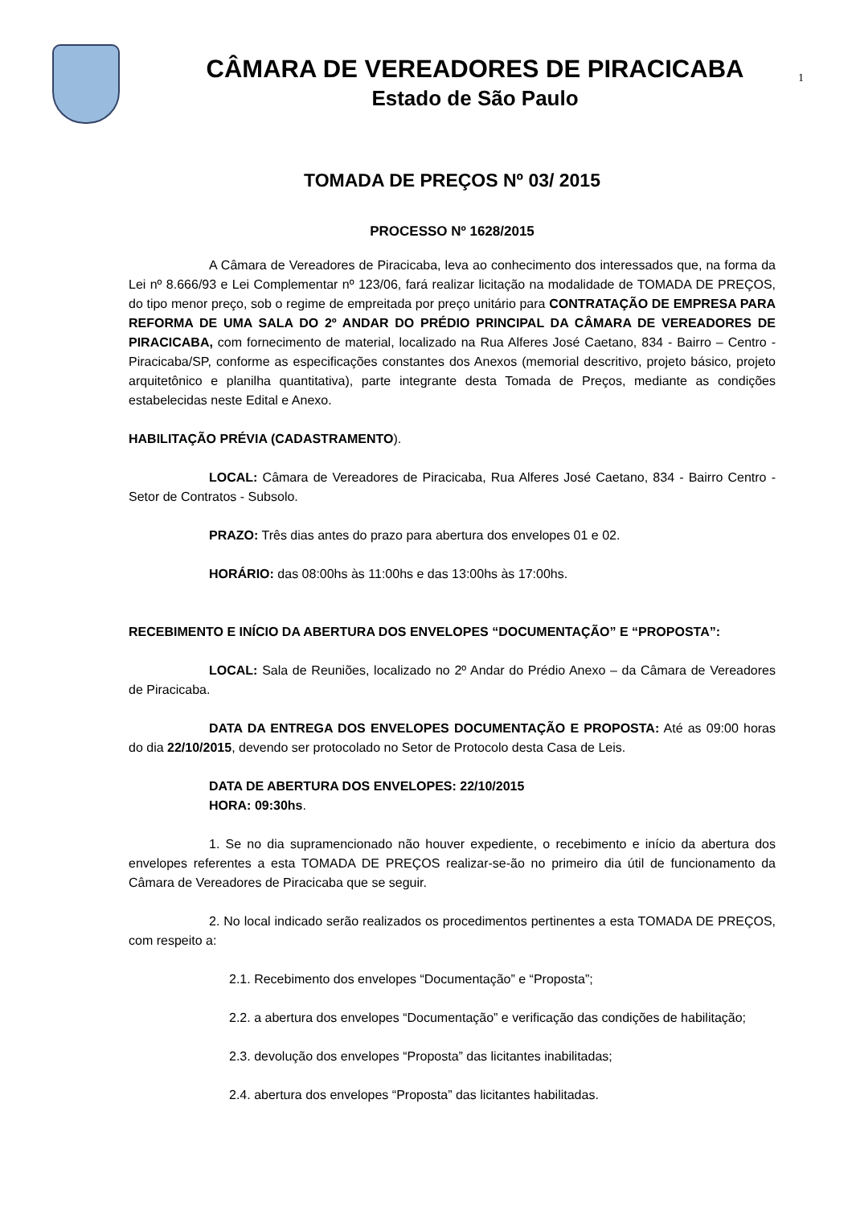CÂMARA DE VEREADORES DE PIRACICABA
Estado de São Paulo
1
TOMADA DE PREÇOS Nº 03/ 2015
PROCESSO Nº 1628/2015
A Câmara de Vereadores de Piracicaba, leva ao conhecimento dos interessados que, na forma da Lei nº 8.666/93 e Lei Complementar nº 123/06, fará realizar licitação na modalidade de TOMADA DE PREÇOS, do tipo menor preço, sob o regime de empreitada por preço unitário para CONTRATAÇÃO DE EMPRESA PARA REFORMA DE UMA SALA DO 2º ANDAR DO PRÉDIO PRINCIPAL DA CÂMARA DE VEREADORES DE PIRACICABA, com fornecimento de material, localizado na Rua Alferes José Caetano, 834 - Bairro – Centro - Piracicaba/SP, conforme as especificações constantes dos Anexos (memorial descritivo, projeto básico, projeto arquitetônico e planilha quantitativa), parte integrante desta Tomada de Preços, mediante as condições estabelecidas neste Edital e Anexo.
HABILITAÇÃO PRÉVIA (CADASTRAMENTO).
LOCAL: Câmara de Vereadores de Piracicaba, Rua Alferes José Caetano, 834 - Bairro Centro - Setor de Contratos - Subsolo.
PRAZO: Três dias antes do prazo para abertura dos envelopes 01 e 02.
HORÁRIO: das 08:00hs às 11:00hs e das 13:00hs às 17:00hs.
RECEBIMENTO E INÍCIO DA ABERTURA DOS ENVELOPES “DOCUMENTAÇÃO” E “PROPOSTA”:
LOCAL: Sala de Reuniões, localizado no 2º Andar do Prédio Anexo – da Câmara de Vereadores de Piracicaba.
DATA DA ENTREGA DOS ENVELOPES DOCUMENTAÇÃO E PROPOSTA: Até as 09:00 horas do dia 22/10/2015, devendo ser protocolado no Setor de Protocolo desta Casa de Leis.
DATA DE ABERTURA DOS ENVELOPES: 22/10/2015
HORA: 09:30hs.
1. Se no dia supramencionado não houver expediente, o recebimento e início da abertura dos envelopes referentes a esta TOMADA DE PREÇOS realizar-se-ão no primeiro dia útil de funcionamento da Câmara de Vereadores de Piracicaba que se seguir.
2. No local indicado serão realizados os procedimentos pertinentes a esta TOMADA DE PREÇOS, com respeito a:
2.1. Recebimento dos envelopes “Documentação” e “Proposta”;
2.2. a abertura dos envelopes “Documentação” e verificação das condições de habilitação;
2.3. devolução dos envelopes “Proposta” das licitantes inabilitadas;
2.4. abertura dos envelopes “Proposta” das licitantes habilitadas.